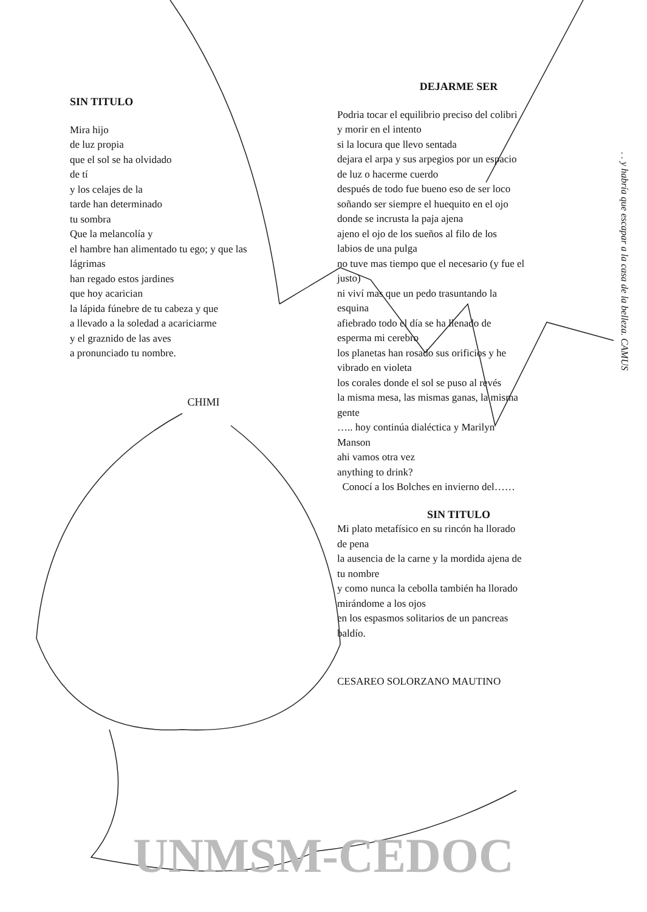SIN TITULO
Mira hijo
de luz propia
que el sol se ha olvidado
de tí
y los celajes de la
tarde han determinado
tu sombra
Que la melancolía y
el hambre han alimentado tu ego; y que las
lágrimas
han regado estos jardines
que hoy acarician
la lápida fúnebre de tu cabeza y que
a llevado a la soledad a acariciarme
y el graznido de las aves
a pronunciado tu nombre.
CHIMI
DEJARME SER
Podria tocar el equilibrio preciso del colibri
y morir en el intento
si la locura que llevo sentada
dejara el arpa y sus arpegios por un espacio
de luz o hacerme cuerdo
después de todo fue bueno eso de ser loco
soñando ser siempre el huequito en el ojo
donde se incrusta la paja ajena
ajeno el ojo de los sueños al filo de los
labios de una pulga
no tuve mas tiempo que el necesario (y fue el
justo)
ni viví mas que un pedo trasuntando la
esquina
afiebrado todo el día se ha llenado de
esperma mi cerebro
los planetas han rosado sus orificios y he
vibrado en violeta
los corales donde el sol se puso al revés
la misma mesa, las mismas ganas, la misma
gente
….. hoy continúa dialéctica y Marilyn
Manson
ahi vamos otra vez
anything to drink?
Conocí a los Bolches en invierno del……
SIN TITULO
Mi plato metafísico en su rincón ha llorado
de pena
la ausencia de la carne y la mordida ajena de
tu nombre
y como nunca la cebolla también ha llorado
mirándome a los ojos
en los espasmos solitarios de un pancreas
baldío.
CESAREO SOLORZANO MAUTINO
. . y habría que escapar a la casa de la belleza. CAMUS
UNMSM-CEDOC